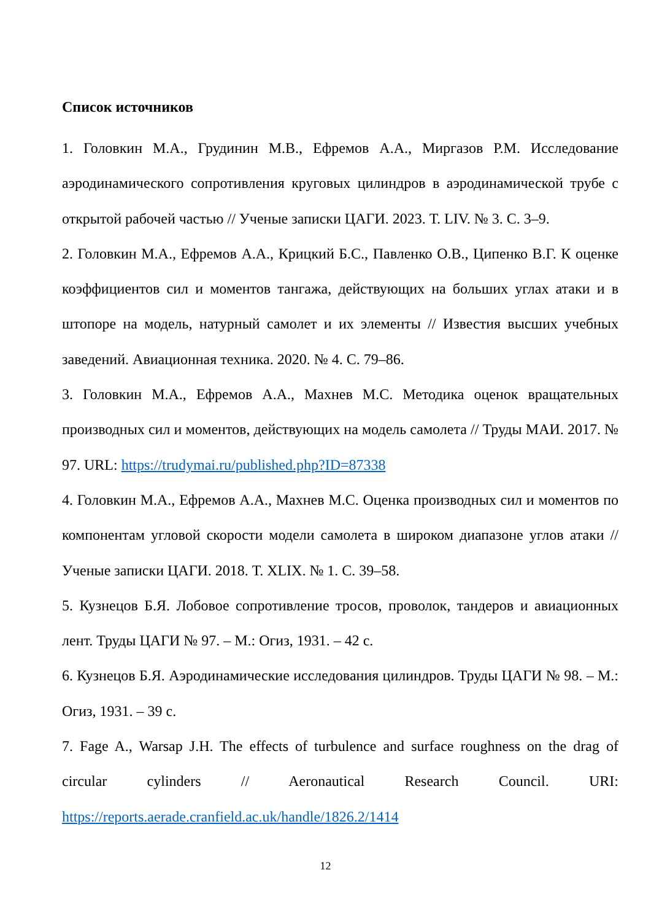Список источников
1. Головкин М.А., Грудинин М.В., Ефремов А.А., Миргазов Р.М. Исследование аэродинамического сопротивления круговых цилиндров в аэродинамической трубе с открытой рабочей частью // Ученые записки ЦАГИ. 2023. Т. LIV. № 3. С. 3–9.
2. Головкин М.А., Ефремов А.А., Крицкий Б.С., Павленко О.В., Ципенко В.Г. К оценке коэффициентов сил и моментов тангажа, действующих на больших углах атаки и в штопоре на модель, натурный самолет и их элементы // Известия высших учебных заведений. Авиационная техника. 2020. № 4. С. 79–86.
3. Головкин М.А., Ефремов А.А., Махнев М.С. Методика оценок вращательных производных сил и моментов, действующих на модель самолета // Труды МАИ. 2017. № 97. URL: https://trudymai.ru/published.php?ID=87338
4. Головкин М.А., Ефремов А.А., Махнев М.С. Оценка производных сил и моментов по компонентам угловой скорости модели самолета в широком диапазоне углов атаки // Ученые записки ЦАГИ. 2018. Т. XLIX. № 1. С. 39–58.
5. Кузнецов Б.Я. Лобовое сопротивление тросов, проволок, тандеров и авиационных лент. Труды ЦАГИ № 97. – М.: Огиз, 1931. – 42 с.
6. Кузнецов Б.Я. Аэродинамические исследования цилиндров. Труды ЦАГИ № 98. – М.: Огиз, 1931. – 39 с.
7. Fage A., Warsap J.H. The effects of turbulence and surface roughness on the drag of circular cylinders // Aeronautical Research Council. URI: https://reports.aerade.cranfield.ac.uk/handle/1826.2/1414
12